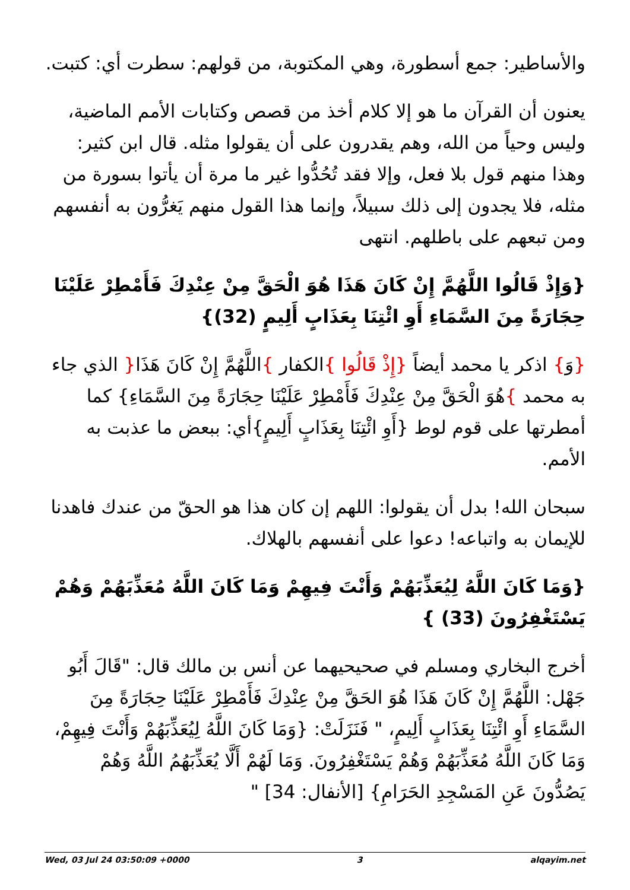والأساطير: جمع أسطورة، وهي المكتوبة، من قولهم: سطرت أي: كتبت.
يعنون أن القرآن ما هو إلا كلام أخذ من قصص وكتابات الأمم الماضية، وليس وحياً من الله، وهم يقدرون على أن يقولوا مثله. قال ابن كثير: وهذا منهم قول بلا فعل، وإلا فقد تُحُدُّوا غير ما مرة أن يأتوا بسورة من مثله، فلا يجدون إلى ذلك سبيلاً، وإنما هذا القول منهم يَغرُّون به أنفسهم ومن تبعهم على باطلهم. انتهى
{وَإِذْ قَالُوا اللَّهُمَّ إِنْ كَانَ هَذَا هُوَ الْحَقَّ مِنْ عِنْدِكَ فَأَمْطِرْ عَلَيْنَا حِجَارَةً مِنَ السَّمَاءِ أَوِ ائْتِنَا بِعَذَابٍ أَلِيمٍ (32)}
{وَ} اذكر يا محمد أيضاً {إِذْ قَالُوا }الكفار }اللَّهُمَّ إِنْ كَانَ هَذَا{ الذي جاء به محمد }هُوَ الْحَقَّ مِنْ عِنْدِكَ فَأَمْطِرْ عَلَيْنَا حِجَارَةً مِنَ السَّمَاءِ} كما أمطرتها على قوم لوط {أَوِ ائْتِنَا بِعَذَابٍ أَلِيمٍ}أي: ببعض ما عذبت به الأمم.
سبحان الله! بدل أن يقولوا: اللهم إن كان هذا هو الحقّ من عندك فاهدنا للإيمان به واتباعه! دعوا على أنفسهم بالهلاك.
{وَمَا كَانَ اللَّهُ لِيُعَذِّبَهُمْ وَأَنْتَ فِيهِمْ وَمَا كَانَ اللَّهُ مُعَذِّبَهُمْ وَهُمْ يَسْتَغْفِرُونَ (33) }
أخرج البخاري ومسلم في صحيحيهما عن أنس بن مالك قال: "قَالَ أَبُو جَهْل: اللَّهُمَّ إِنْ كَانَ هَذَا هُوَ الحَقَّ مِنْ عِنْدِكَ فَأَمْطِرْ عَلَيْنَا حِجَارَةً مِنَ السَّمَاءِ أَوِ ائْتِنَا بِعَذَابٍ أَلِيمٍ، " فَنَزَلَتْ: {وَمَا كَانَ اللَّهُ لِيُعَذِّبَهُمْ وَأَنْتَ فِيهِمْ، وَمَا كَانَ اللَّهُ مُعَذِّبَهُمْ وَهُمْ يَسْتَغْفِرُونَ. وَمَا لَهُمْ أَلَّا يُعَذِّبَهُمُ اللَّهُ وَهُمْ يَصُدُّونَ عَنِ المَسْجِدِ الحَرَامِ} [الأنفال: 34] "
Wed, 03 Jul 24 03:50:09 +0000 3 alqayim.net